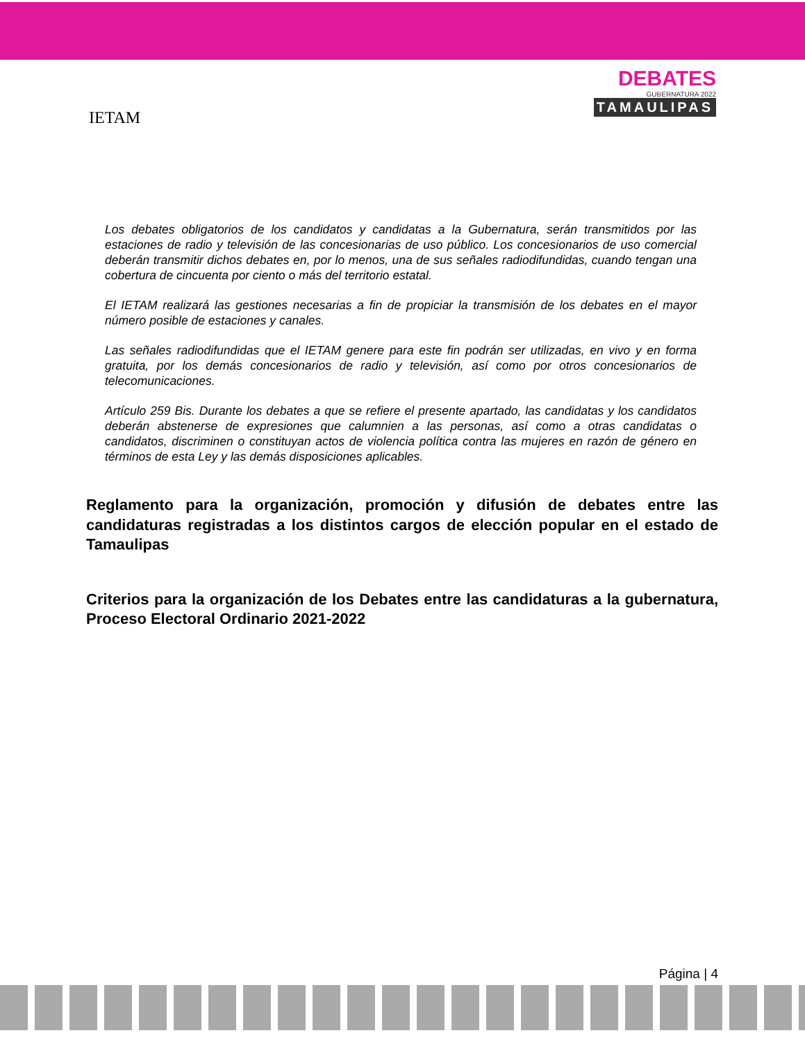IETAM
DEBATES
GUBERNATURA 2022
TAMAULIPAS
Los debates obligatorios de los candidatos y candidatas a la Gubernatura, serán transmitidos por las estaciones de radio y televisión de las concesionarias de uso público. Los concesionarios de uso comercial deberán transmitir dichos debates en, por lo menos, una de sus señales radiodifundidas, cuando tengan una cobertura de cincuenta por ciento o más del territorio estatal.
El IETAM realizará las gestiones necesarias a fin de propiciar la transmisión de los debates en el mayor número posible de estaciones y canales.
Las señales radiodifundidas que el IETAM genere para este fin podrán ser utilizadas, en vivo y en forma gratuita, por los demás concesionarios de radio y televisión, así como por otros concesionarios de telecomunicaciones.
Artículo 259 Bis. Durante los debates a que se refiere el presente apartado, las candidatas y los candidatos deberán abstenerse de expresiones que calumnien a las personas, así como a otras candidatas o candidatos, discriminen o constituyan actos de violencia política contra las mujeres en razón de género en términos de esta Ley y las demás disposiciones aplicables.
Reglamento para la organización, promoción y difusión de debates entre las candidaturas registradas a los distintos cargos de elección popular en el estado de Tamaulipas
Criterios para la organización de los Debates entre las candidaturas a la gubernatura, Proceso Electoral Ordinario 2021-2022
Página | 4